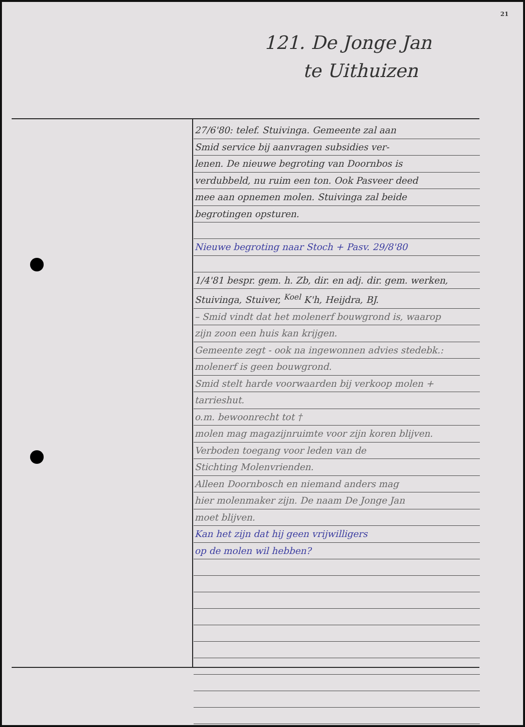21
121. De Jonge Jan
te Uithuizen
27/6'80: telef. Stuivinga. Gemeente zal aan
Smid service bij aanvragen subsidies ver-
lenen. De nieuwe begroting van Doornbos is
verdubbeld, nu ruim een ton. Ook Pasveer deed
mee aan opnemen molen. Stuivinga zal beide
begrotingen opsturen.
Nieuwe begroting naar Stoch + Pasv. 29/8'80
1/4'81 bespr. gem. h. Zb, dir. en adj. dir. gem. werken,
Stuivinga, Stuiver, <sup>Koel</sup> K'h, Heijdra, BJ.
– Smid vindt dat het molenerf bouwgrond is, waarop
zijn zoon een huis kan krijgen.
Gemeente zegt - ook na ingewonnen advies stedebk.:
molenerf is geen bouwgrond.
Smid stelt harde voorwaarden bij verkoop molen +
tarrieshut.
o.m. bewoonrecht tot †
molen mag magazijnruimte voor zijn koren blijven.
Verboden toegang voor leden van de
Stichting Molenvrienden.
Alleen Doornbosch en niemand anders mag
hier molenmaker zijn. De naam De Jonge Jan
moet blijven.
Kan het zijn dat hij geen vrijwilligers
op de molen wil hebben?